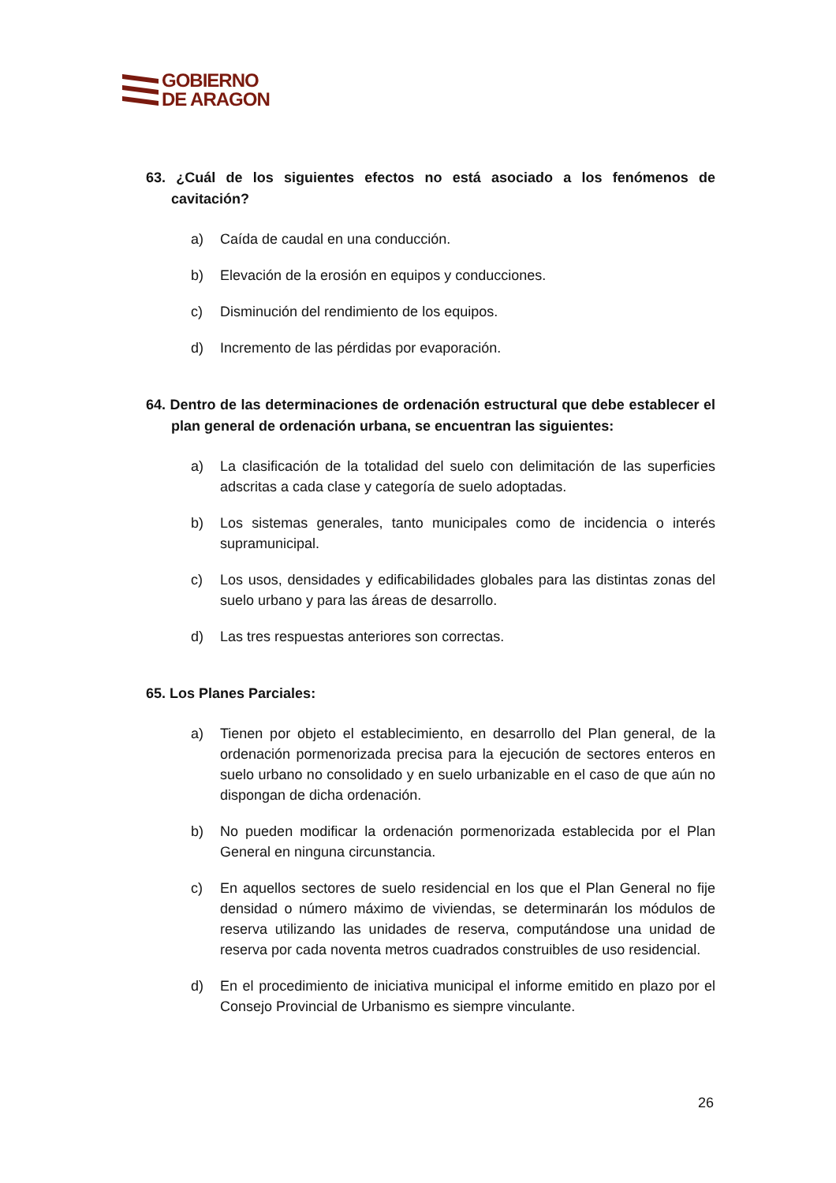GOBIERNO
DE ARAGON
63. ¿Cuál de los siguientes efectos no está asociado a los fenómenos de cavitación?
a) Caída de caudal en una conducción.
b) Elevación de la erosión en equipos y conducciones.
c) Disminución del rendimiento de los equipos.
d) Incremento de las pérdidas por evaporación.
64. Dentro de las determinaciones de ordenación estructural que debe establecer el plan general de ordenación urbana, se encuentran las siguientes:
a) La clasificación de la totalidad del suelo con delimitación de las superficies adscritas a cada clase y categoría de suelo adoptadas.
b) Los sistemas generales, tanto municipales como de incidencia o interés supramunicipal.
c) Los usos, densidades y edificabilidades globales para las distintas zonas del suelo urbano y para las áreas de desarrollo.
d) Las tres respuestas anteriores son correctas.
65. Los Planes Parciales:
a) Tienen por objeto el establecimiento, en desarrollo del Plan general, de la ordenación pormenorizada precisa para la ejecución de sectores enteros en suelo urbano no consolidado y en suelo urbanizable en el caso de que aún no dispongan de dicha ordenación.
b) No pueden modificar la ordenación pormenorizada establecida por el Plan General en ninguna circunstancia.
c) En aquellos sectores de suelo residencial en los que el Plan General no fije densidad o número máximo de viviendas, se determinarán los módulos de reserva utilizando las unidades de reserva, computándose una unidad de reserva por cada noventa metros cuadrados construibles de uso residencial.
d) En el procedimiento de iniciativa municipal el informe emitido en plazo por el Consejo Provincial de Urbanismo es siempre vinculante.
26